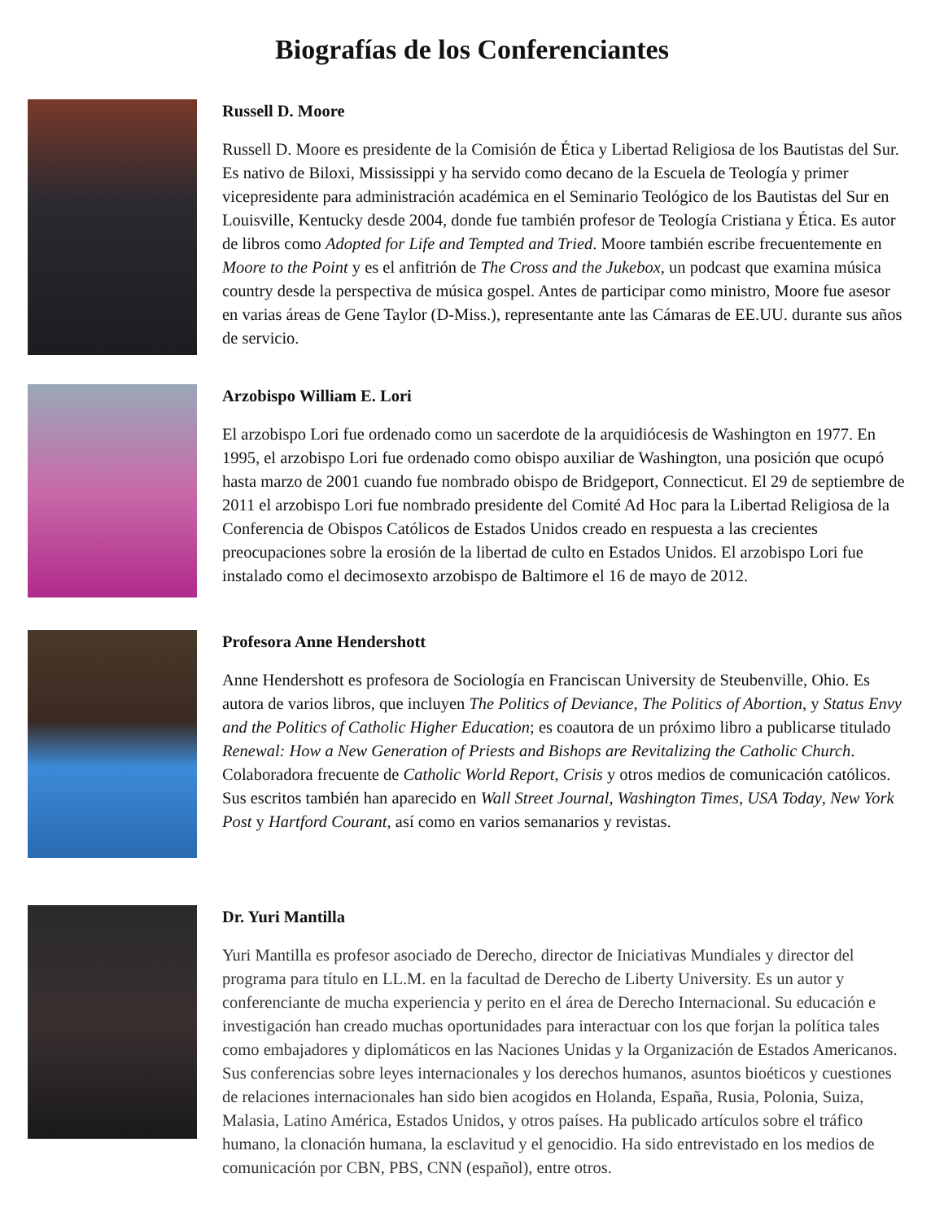Biografías de los Conferenciantes
Russell D. Moore
Russell D. Moore es presidente de la Comisión de Ética y Libertad Religiosa de los Bautistas del Sur. Es nativo de Biloxi, Mississippi y ha servido como decano de la Escuela de Teología y primer vicepresidente para administración académica en el Seminario Teológico de los Bautistas del Sur en Louisville, Kentucky desde 2004, donde fue también profesor de Teología Cristiana y Ética. Es autor de libros como Adopted for Life and Tempted and Tried. Moore también escribe frecuentemente en Moore to the Point y es el anfitrión de The Cross and the Jukebox, un podcast que examina música country desde la perspectiva de música gospel. Antes de participar como ministro, Moore fue asesor en varias áreas de Gene Taylor (D-Miss.), representante ante las Cámaras de EE.UU. durante sus años de servicio.
Arzobispo William E. Lori
El arzobispo Lori fue ordenado como un sacerdote de la arquidiócesis de Washington en 1977. En 1995, el arzobispo Lori fue ordenado como obispo auxiliar de Washington, una posición que ocupó hasta marzo de 2001 cuando fue nombrado obispo de Bridgeport, Connecticut. El 29 de septiembre de 2011 el arzobispo Lori fue nombrado presidente del Comité Ad Hoc para la Libertad Religiosa de la Conferencia de Obispos Católicos de Estados Unidos creado en respuesta a las crecientes preocupaciones sobre la erosión de la libertad de culto en Estados Unidos. El arzobispo Lori fue instalado como el decimosexto arzobispo de Baltimore el 16 de mayo de 2012.
Profesora Anne Hendershott
Anne Hendershott es profesora de Sociología en Franciscan University de Steubenville, Ohio. Es autora de varios libros, que incluyen The Politics of Deviance, The Politics of Abortion, y Status Envy and the Politics of Catholic Higher Education; es coautora de un próximo libro a publicarse titulado Renewal: How a New Generation of Priests and Bishops are Revitalizing the Catholic Church. Colaboradora frecuente de Catholic World Report, Crisis y otros medios de comunicación católicos. Sus escritos también han aparecido en Wall Street Journal, Washington Times, USA Today, New York Post y Hartford Courant, así como en varios semanarios y revistas.
Dr. Yuri Mantilla
Yuri Mantilla es profesor asociado de Derecho, director de Iniciativas Mundiales y director del programa para título en LL.M. en la facultad de Derecho de Liberty University. Es un autor y conferenciante de mucha experiencia y perito en el área de Derecho Internacional. Su educación e investigación han creado muchas oportunidades para interactuar con los que forjan la política tales como embajadores y diplomáticos en las Naciones Unidas y la Organización de Estados Americanos. Sus conferencias sobre leyes internacionales y los derechos humanos, asuntos bioéticos y cuestiones de relaciones internacionales han sido bien acogidos en Holanda, España, Rusia, Polonia, Suiza, Malasia, Latino América, Estados Unidos, y otros países. Ha publicado artículos sobre el tráfico humano, la clonación humana, la esclavitud y el genocidio. Ha sido entrevistado en los medios de comunicación por CBN, PBS, CNN (español), entre otros.